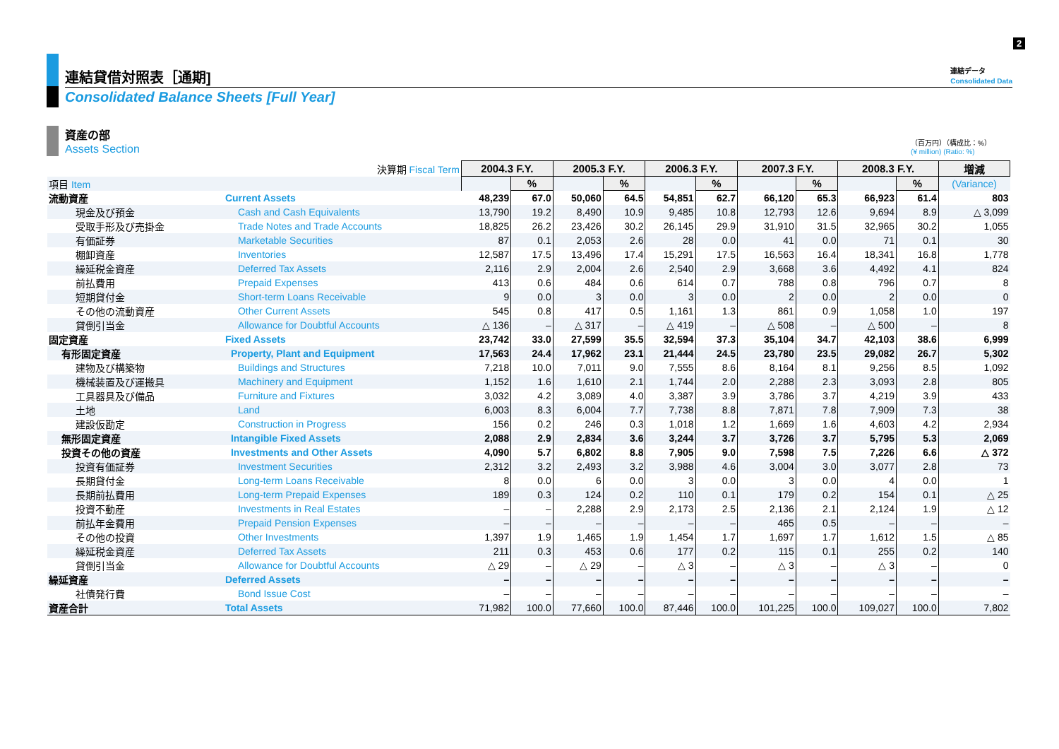2
連結貸借対照表［通期] 連結データ
Consolidated Data
Consolidated Balance Sheets [Full Year]
資産の部
Assets Section
（百万円）（構成比：%）
(¥ million) (Ratio: %)
| | 決算期 Fiscal Term | 2004.3 F.Y. | | 2005.3 F.Y. | | 2006.3 F.Y. | | 2007.3 F.Y. | | 2008.3 F.Y. | | 増減 |
| 項目 Item | | | % | | % | | % | | % | | % | (Variance) |
| 流動資産 | Current Assets | 48,239 | 67.0 | 50,060 | 64.5 | 54,851 | 62.7 | 66,120 | 65.3 | 66,923 | 61.4 | 803 |
| 現金及び預金 | Cash and Cash Equivalents | 13,790 | 19.2 | 8,490 | 10.9 | 9,485 | 10.8 | 12,793 | 12.6 | 9,694 | 8.9 | △ 3,099 |
| 受取手形及び売掛金 | Trade Notes and Trade Accounts | 18,825 | 26.2 | 23,426 | 30.2 | 26,145 | 29.9 | 31,910 | 31.5 | 32,965 | 30.2 | 1,055 |
| 有価証券 | Marketable Securities | 87 | 0.1 | 2,053 | 2.6 | 28 | 0.0 | 41 | 0.0 | 71 | 0.1 | 30 |
| 棚卸資産 | Inventories | 12,587 | 17.5 | 13,496 | 17.4 | 15,291 | 17.5 | 16,563 | 16.4 | 18,341 | 16.8 | 1,778 |
| 繰延税金資産 | Deferred Tax Assets | 2,116 | 2.9 | 2,004 | 2.6 | 2,540 | 2.9 | 3,668 | 3.6 | 4,492 | 4.1 | 824 |
| 前払費用 | Prepaid Expenses | 413 | 0.6 | 484 | 0.6 | 614 | 0.7 | 788 | 0.8 | 796 | 0.7 | 8 |
| 短期貸付金 | Short-term Loans Receivable | 9 | 0.0 | 3 | 0.0 | 3 | 0.0 | 2 | 0.0 | 2 | 0.0 | 0 |
| その他の流動資産 | Other Current Assets | 545 | 0.8 | 417 | 0.5 | 1,161 | 1.3 | 861 | 0.9 | 1,058 | 1.0 | 197 |
| 貸倒引当金 | Allowance for Doubtful Accounts | △ 136 | – | △ 317 | – | △ 419 | – | △ 508 | – | △ 500 | – | 8 |
| 固定資産 | Fixed Assets | 23,742 | 33.0 | 27,599 | 35.5 | 32,594 | 37.3 | 35,104 | 34.7 | 42,103 | 38.6 | 6,999 |
| 有形固定資産 | Property, Plant and Equipment | 17,563 | 24.4 | 17,962 | 23.1 | 21,444 | 24.5 | 23,780 | 23.5 | 29,082 | 26.7 | 5,302 |
| 建物及び構築物 | Buildings and Structures | 7,218 | 10.0 | 7,011 | 9.0 | 7,555 | 8.6 | 8,164 | 8.1 | 9,256 | 8.5 | 1,092 |
| 機械装置及び運搬具 | Machinery and Equipment | 1,152 | 1.6 | 1,610 | 2.1 | 1,744 | 2.0 | 2,288 | 2.3 | 3,093 | 2.8 | 805 |
| 工具器具及び備品 | Furniture and Fixtures | 3,032 | 4.2 | 3,089 | 4.0 | 3,387 | 3.9 | 3,786 | 3.7 | 4,219 | 3.9 | 433 |
| 土地 | Land | 6,003 | 8.3 | 6,004 | 7.7 | 7,738 | 8.8 | 7,871 | 7.8 | 7,909 | 7.3 | 38 |
| 建設仮勘定 | Construction in Progress | 156 | 0.2 | 246 | 0.3 | 1,018 | 1.2 | 1,669 | 1.6 | 4,603 | 4.2 | 2,934 |
| 無形固定資産 | Intangible Fixed Assets | 2,088 | 2.9 | 2,834 | 3.6 | 3,244 | 3.7 | 3,726 | 3.7 | 5,795 | 5.3 | 2,069 |
| 投資その他の資産 | Investments and Other Assets | 4,090 | 5.7 | 6,802 | 8.8 | 7,905 | 9.0 | 7,598 | 7.5 | 7,226 | 6.6 | △ 372 |
| 投資有価証券 | Investment Securities | 2,312 | 3.2 | 2,493 | 3.2 | 3,988 | 4.6 | 3,004 | 3.0 | 3,077 | 2.8 | 73 |
| 長期貸付金 | Long-term Loans Receivable | 8 | 0.0 | 6 | 0.0 | 3 | 0.0 | 3 | 0.0 | 4 | 0.0 | 1 |
| 長期前払費用 | Long-term Prepaid Expenses | 189 | 0.3 | 124 | 0.2 | 110 | 0.1 | 179 | 0.2 | 154 | 0.1 | △ 25 |
| 投資不動産 | Investments in Real Estates | – | – | 2,288 | 2.9 | 2,173 | 2.5 | 2,136 | 2.1 | 2,124 | 1.9 | △ 12 |
| 前払年金費用 | Prepaid Pension Expenses | – | – | – | – | – | – | 465 | 0.5 | – | – | – |
| その他の投資 | Other Investments | 1,397 | 1.9 | 1,465 | 1.9 | 1,454 | 1.7 | 1,697 | 1.7 | 1,612 | 1.5 | △ 85 |
| 繰延税金資産 | Deferred Tax Assets | 211 | 0.3 | 453 | 0.6 | 177 | 0.2 | 115 | 0.1 | 255 | 0.2 | 140 |
| 貸倒引当金 | Allowance for Doubtful Accounts | △ 29 | – | △ 29 | – | △ 3 | – | △ 3 | – | △ 3 | – | 0 |
| 繰延資産 | Deferred Assets | – | – | – | – | – | – | – | – | – | – | – |
| 社債発行費 | Bond Issue Cost | – | – | – | – | – | – | – | – | – | – | – |
| 資産合計 | Total Assets | 71,982 | 100.0 | 77,660 | 100.0 | 87,446 | 100.0 | 101,225 | 100.0 | 109,027 | 100.0 | 7,802 |